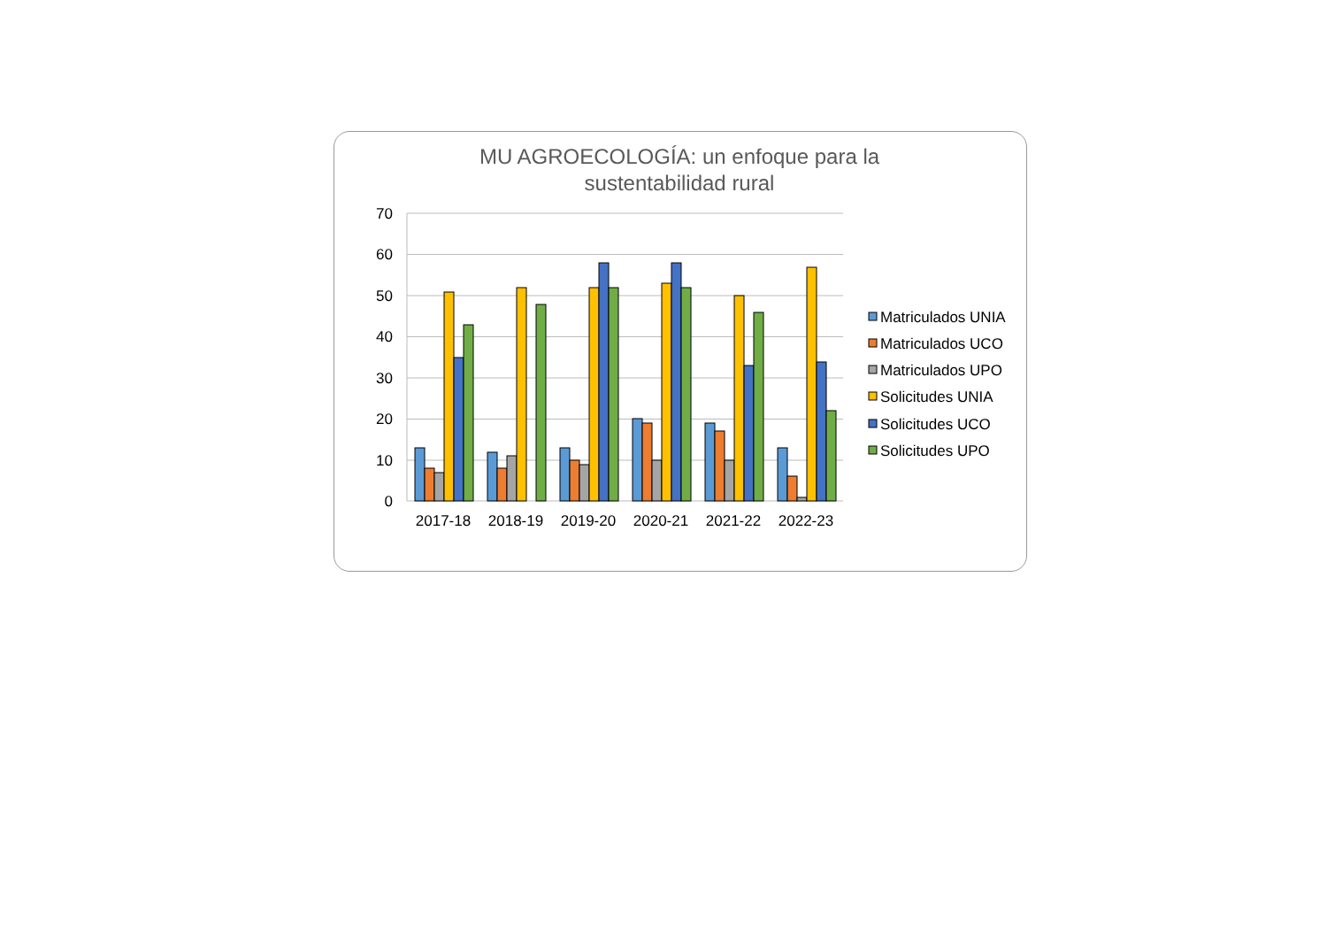MU AGROECOLOGÍA: un enfoque para la
sustentabilidad rural
70
60
50
40
30
20
10
0
2017-18
2018-19
2019-20
2020-21
2021-22
2022-23
Matriculados UNIA
Matriculados UCO
Matriculados UPO
Solicitudes UNIA
Solicitudes UCO
Solicitudes UPO